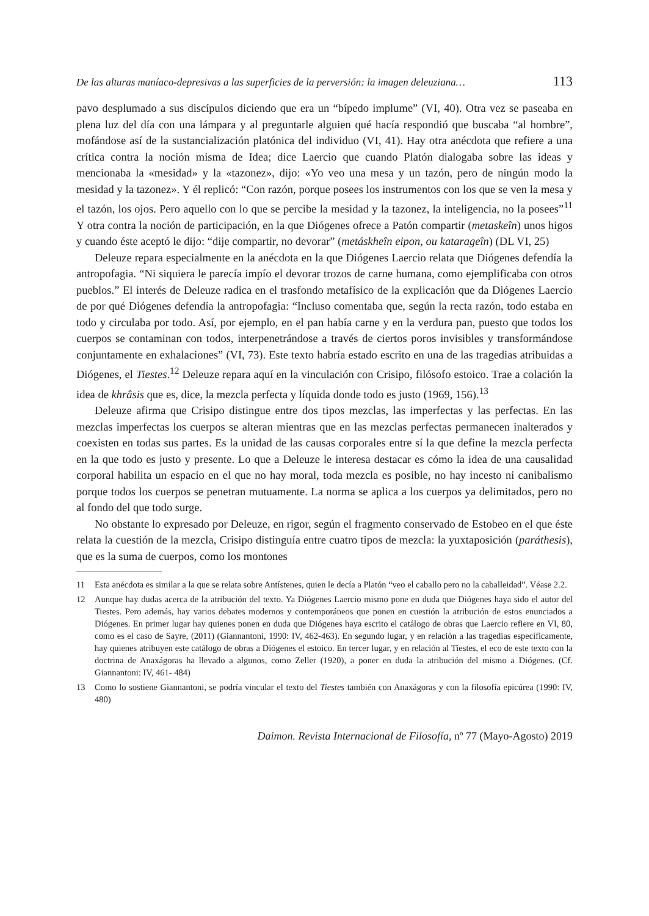De las alturas maníaco-depresivas a las superficies de la perversión: la imagen deleuziana… 113
pavo desplumado a sus discípulos diciendo que era un “bípedo implume” (VI, 40). Otra vez se paseaba en plena luz del día con una lámpara y al preguntarle alguien qué hacía respondió que buscaba “al hombre”, mofándose así de la sustancialización platónica del individuo (VI, 41). Hay otra anécdota que refiere a una crítica contra la noción misma de Idea; dice Laercio que cuando Platón dialogaba sobre las ideas y mencionaba la «mesidad» y la «tazonez», dijo: «Yo veo una mesa y un tazón, pero de ningún modo la mesidad y la tazonez». Y él replicó: “Con razón, porque posees los instrumentos con los que se ven la mesa y el tazón, los ojos. Pero aquello con lo que se percibe la mesidad y la tazonez, la inteligencia, no la posees”<sup>11</sup> Y otra contra la noción de participación, en la que Diógenes ofrece a Patón compartir (metaskeîn) unos higos y cuando éste aceptó le dijo: “dije compartir, no devorar” (metáskheîn eipon, ou katarageîn) (DL VI, 25)
Deleuze repara especialmente en la anécdota en la que Diógenes Laercio relata que Diógenes defendía la antropofagia. “Ni siquiera le parecía impío el devorar trozos de carne humana, como ejemplificaba con otros pueblos.” El interés de Deleuze radica en el trasfondo metafísico de la explicación que da Diógenes Laercio de por qué Diógenes defendía la antropofagia: “Incluso comentaba que, según la recta razón, todo estaba en todo y circulaba por todo. Así, por ejemplo, en el pan había carne y en la verdura pan, puesto que todos los cuerpos se contaminan con todos, interpenetrándose a través de ciertos poros invisibles y transformándose conjuntamente en exhalaciones” (VI, 73). Este texto habría estado escrito en una de las tragedias atribuidas a Diógenes, el Tiestes.<sup>12</sup> Deleuze repara aquí en la vinculación con Crisipo, filósofo estoico. Trae a colación la idea de khrâsis que es, dice, la mezcla perfecta y líquida donde todo es justo (1969, 156).<sup>13</sup>
Deleuze afirma que Crisipo distingue entre dos tipos mezclas, las imperfectas y las perfectas. En las mezclas imperfectas los cuerpos se alteran mientras que en las mezclas perfectas permanecen inalterados y coexisten en todas sus partes. Es la unidad de las causas corporales entre sí la que define la mezcla perfecta en la que todo es justo y presente. Lo que a Deleuze le interesa destacar es cómo la idea de una causalidad corporal habilita un espacio en el que no hay moral, toda mezcla es posible, no hay incesto ni canibalismo porque todos los cuerpos se penetran mutuamente. La norma se aplica a los cuerpos ya delimitados, pero no al fondo del que todo surge.
No obstante lo expresado por Deleuze, en rigor, según el fragmento conservado de Estobeo en el que éste relata la cuestión de la mezcla, Crisipo distinguía entre cuatro tipos de mezcla: la yuxtaposición (paráthesis), que es la suma de cuerpos, como los montones
11 Esta anécdota es similar a la que se relata sobre Antístenes, quien le decía a Platón “veo el caballo pero no la caballeidad”. Véase 2.2.
12 Aunque hay dudas acerca de la atribución del texto. Ya Diógenes Laercio mismo pone en duda que Diógenes haya sido el autor del Tiestes. Pero además, hay varios debates modernos y contemporáneos que ponen en cuestión la atribución de estos enunciados a Diógenes. En primer lugar hay quienes ponen en duda que Diógenes haya escrito el catálogo de obras que Laercio refiere en VI, 80, como es el caso de Sayre, (2011) (Giannantoni, 1990: IV, 462-463). En segundo lugar, y en relación a las tragedias específicamente, hay quienes atribuyen este catálogo de obras a Diógenes el estoico. En tercer lugar, y en relación al Tiestes, el eco de este texto con la doctrina de Anaxágoras ha llevado a algunos, como Zeller (1920), a poner en duda la atribución del mismo a Diógenes. (Cf. Giannantoni: IV, 461- 484)
13 Como lo sostiene Giannantoni, se podría vincular el texto del Tiestes también con Anaxágoras y con la filosofía epicúrea (1990: IV, 480)
Daimon. Revista Internacional de Filosofía, nº 77 (Mayo-Agosto) 2019